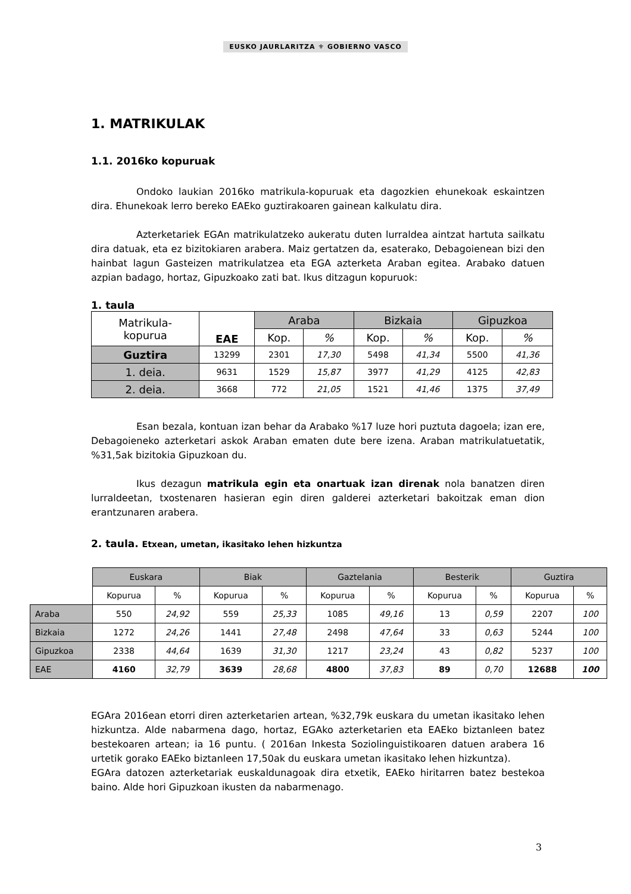EUSKO JAURLARITZA ⚜ GOBIERNO VASCO
1. MATRIKULAK
1.1. 2016ko kopuruak
Ondoko laukian 2016ko matrikula-kopuruak eta dagozkien ehunekoak eskaintzen dira. Ehunekoak lerro bereko EAEko guztirakoaren gainean kalkulatu dira.
Azterketariek EGAn matrikulatzeko aukeratu duten lurraldea aintzat hartuta sailkatu dira datuak, eta ez bizitokiaren arabera. Maiz gertatzen da, esaterako, Debagoienean bizi den hainbat lagun Gasteizen matrikulatzea eta EGA azterketa Araban egitea. Arabako datuen azpian badago, hortaz, Gipuzkoako zati bat. Ikus ditzagun kopuruok:
1. taula
| Matrikula- kopurua | EAE | Araba | | Bizkaia | | Gipuzkoa | |
| | | Kop. | % | Kop. | % | Kop. | % |
| Guztira | 13299 | 2301 | 17,30 | 5498 | 41,34 | 5500 | 41,36 |
| 1. deia. | 9631 | 1529 | 15,87 | 3977 | 41,29 | 4125 | 42,83 |
| 2. deia. | 3668 | 772 | 21,05 | 1521 | 41,46 | 1375 | 37,49 |
Esan bezala, kontuan izan behar da Arabako %17 luze hori puztuta dagoela; izan ere, Debagoieneko azterketari askok Araban ematen dute bere izena. Araban matrikulatuetatik, %31,5ak bizitokia Gipuzkoan du.
Ikus dezagun matrikula egin eta onartuak izan direnak nola banatzen diren lurraldeetan, txostenaren hasieran egin diren galderei azterketari bakoitzak eman dion erantzunaren arabera.
2. taula. Etxean, umetan, ikasitako lehen hizkuntza
| | Euskara | | Biak | | Gaztelania | | Besterik | | Guztira | |
| | Kopurua | % | Kopurua | % | Kopurua | % | Kopurua | % | Kopurua | % |
| Araba | 550 | 24,92 | 559 | 25,33 | 1085 | 49,16 | 13 | 0,59 | 2207 | 100 |
| Bizkaia | 1272 | 24,26 | 1441 | 27,48 | 2498 | 47,64 | 33 | 0,63 | 5244 | 100 |
| Gipuzkoa | 2338 | 44,64 | 1639 | 31,30 | 1217 | 23,24 | 43 | 0,82 | 5237 | 100 |
| EAE | 4160 | 32,79 | 3639 | 28,68 | 4800 | 37,83 | 89 | 0,70 | 12688 | 100 |
EGAra 2016ean etorri diren azterketarien artean, %32,79k euskara du umetan ikasitako lehen hizkuntza. Alde nabarmena dago, hortaz, EGAko azterketarien eta EAEko biztanleen batez bestekoaren artean; ia 16 puntu. ( 2016an Inkesta Soziolinguistikoaren datuen arabera 16 urtetik gorako EAEko biztanleen 17,50ak du euskara umetan ikasitako lehen hizkuntza).
EGAra datozen azterketariak euskaldunagoak dira etxetik, EAEko hiritarren batez bestekoa baino. Alde hori Gipuzkoan ikusten da nabarmenago.
3